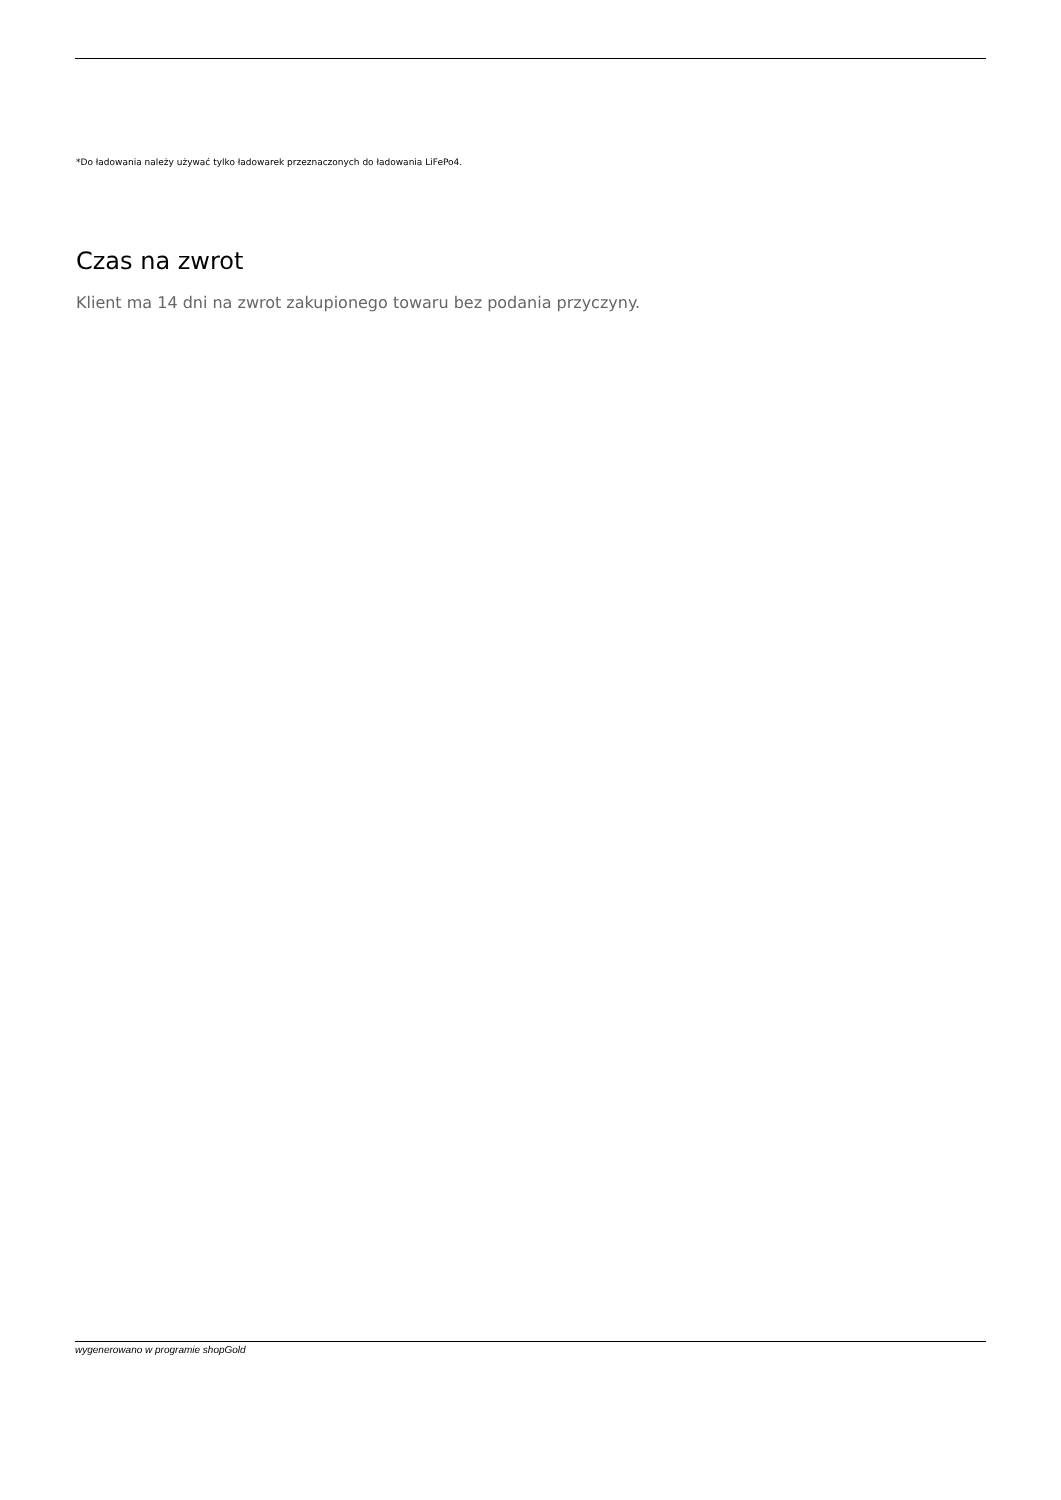*Do ładowania należy używać tylko ładowarek przeznaczonych do ładowania LiFePo4.
Czas na zwrot
Klient ma 14 dni na zwrot zakupionego towaru bez podania przyczyny.
wygenerowano w programie shopGold